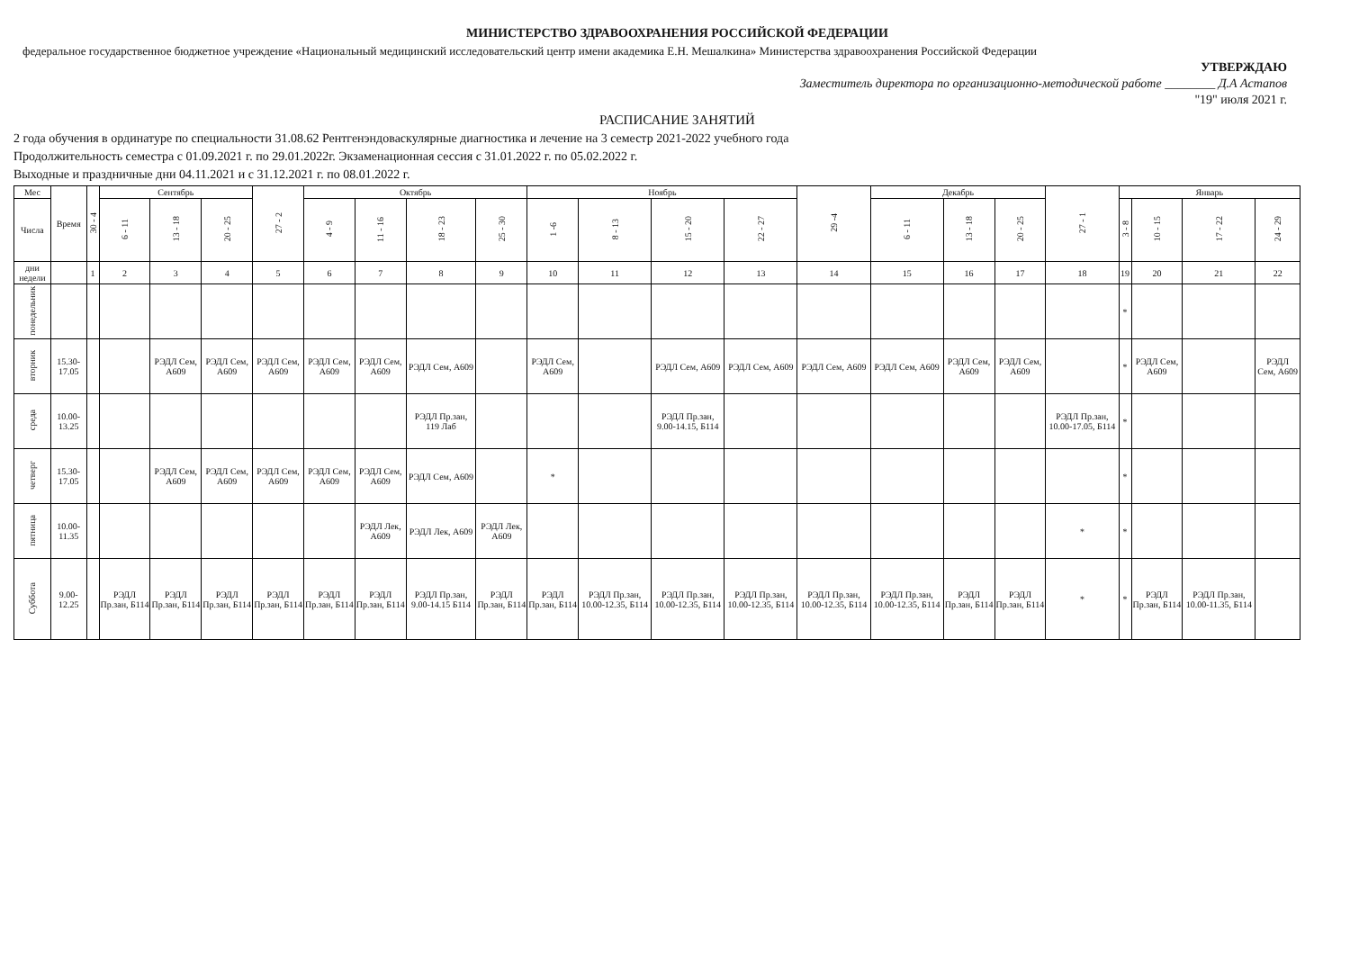МИНИСТЕРСТВО ЗДРАВООХРАНЕНИЯ РОССИЙСКОЙ ФЕДЕРАЦИИ
федеральное государственное бюджетное учреждение «Национальный медицинский исследовательский центр имени академика Е.Н. Мешалкина» Министерства здравоохранения Российской Федерации
УТВЕРЖДАЮ
Заместитель директора по организационно-методической работе ________ Д.А Астапов
"19" июля 2021 г.
РАСПИСАНИЕ ЗАНЯТИЙ
2 года обучения в ординатуре по специальности 31.08.62 Рентгенэндоваскулярные диагностика и лечение на 3 семестр 2021-2022 учебного года
Продолжительность семестра с 01.09.2021 г. по 29.01.2022г. Экзаменационная сессия с 31.01.2022 г. по 05.02.2022 г.
Выходные и праздничные дни 04.11.2021 и с 31.12.2021 г. по 08.01.2022 г.
| Мес | Время | 30 - 4 | Сентябрь | | | 27 - 2 | Октябрь | | | | Ноябрь | | | | 29 -4 | Декабрь | | | 27 - 1 | Январь | | | |
| --- | --- | --- | --- | --- | --- | --- | --- | --- | --- | --- | --- | --- | --- | --- | --- | --- | --- | --- | --- | --- | --- | --- | --- |
| Числа | | | 6 - 11 | 13 - 18 | 20 - 25 | | 4 - 9 | 11 - 16 | 18 - 23 | 25 - 30 | 1 -6 | 8 - 13 | 15 - 20 | 22 - 27 | | 6 - 11 | 13 - 18 | 20 - 25 | | 3 - 8 | 10 - 15 | 17 - 22 | 24 - 29 |
| дни недели | | 1 | 2 | 3 | 4 | 5 | 6 | 7 | 8 | 9 | 10 | 11 | 12 | 13 | 14 | 15 | 16 | 17 | 18 | 19 | 20 | 21 | 22 |
| понедельник | | | | | | | | | | | | | | | | | | | | * | | | |
| вторник | 15.30-17.05 | | | РЭДЛ Сем, А609 | РЭДЛ Сем, А609 | РЭДЛ Сем, А609 | РЭДЛ Сем, А609 | РЭДЛ Сем, А609 | РЭДЛ Сем, А609 | | РЭДЛ Сем, А609 | | РЭДЛ Сем, А609 | РЭДЛ Сем, А609 | РЭДЛ Сем, А609 | РЭДЛ Сем, А609 | РЭДЛ Сем, А609 | РЭДЛ Сем, А609 | | * | РЭДЛ Сем, А609 | | РЭДЛ Сем, А609 |
| среда | 10.00-13.25 | | | | | | | | РЭДЛ Пр.зан, 119 Лаб | | | | РЭДЛ Пр.зан, 9.00-14.15, Б114 | | | | | | РЭДЛ Пр.зан, 10.00-17.05, Б114 | * | | | |
| четверг | 15.30-17.05 | | | РЭДЛ Сем, А609 | РЭДЛ Сем, А609 | РЭДЛ Сем, А609 | РЭДЛ Сем, А609 | РЭДЛ Сем, А609 | РЭДЛ Сем, А609 | | * | | | | | | | | | * | | | |
| пятница | 10.00-11.35 | | | | | | | РЭДЛ Лек, А609 | РЭДЛ Лек, А609 | РЭДЛ Лек, А609 | | | | | | | | | * | * | | | |
| Суббота | 9.00-12.25 | | РЭДЛ Пр.зан, Б114 | РЭДЛ Пр.зан, Б114 | РЭДЛ Пр.зан, Б114 | РЭДЛ Пр.зан, Б114 | РЭДЛ Пр.зан, Б114 | РЭДЛ Пр.зан, Б114 | РЭДЛ Пр.зан, 9.00-14.15 Б114 | РЭДЛ Пр.зан, Б114 | РЭДЛ Пр.зан, Б114 | РЭДЛ Пр.зан, 10.00-12.35, Б114 | РЭДЛ Пр.зан, 10.00-12.35, Б114 | РЭДЛ Пр.зан, 10.00-12.35, Б114 | РЭДЛ Пр.зан, 10.00-12.35, Б114 | РЭДЛ Пр.зан, 10.00-12.35, Б114 | РЭДЛ Пр.зан, Б114 | РЭДЛ Пр.зан, Б114 | * | * | РЭДЛ Пр.зан, Б114 | РЭДЛ Пр.зан, 10.00-11.35, Б114 | |